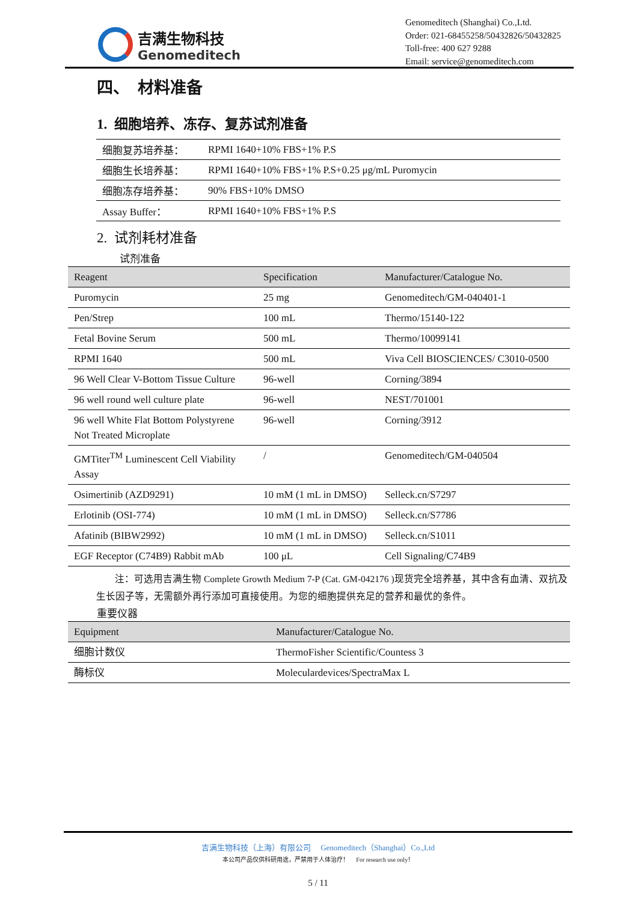吉满生物科技
Genomeditech
Genomeditech (Shanghai) Co.,Ltd.
Order: 021-68455258/50432826/50432825
Toll-free: 400 627 9288
Email: service@genomeditech.com
四、 材料准备
1. 细胞培养、冻存、复苏试剂准备
| 细胞复苏培养基： | RPMI 1640+10% FBS+1% P.S |
| 细胞生长培养基： | RPMI 1640+10% FBS+1% P.S+0.25 μg/mL Puromycin |
| 细胞冻存培养基： | 90% FBS+10% DMSO |
| Assay Buffer： | RPMI 1640+10% FBS+1% P.S |
2. 试剂耗材准备
试剂准备
| Reagent | Specification | Manufacturer/Catalogue No. |
| --- | --- | --- |
| Puromycin | 25 mg | Genomeditech/GM-040401-1 |
| Pen/Strep | 100 mL | Thermo/15140-122 |
| Fetal Bovine Serum | 500 mL | Thermo/10099141 |
| RPMI 1640 | 500 mL | Viva Cell BIOSCIENCES/ C3010-0500 |
| 96 Well Clear V-Bottom Tissue Culture | 96-well | Corning/3894 |
| 96 well round well culture plate | 96-well | NEST/701001 |
| 96 well White Flat Bottom Polystyrene Not Treated Microplate | 96-well | Corning/3912 |
| GMTiter<sup>TM</sup> Luminescent Cell Viability Assay | / | Genomeditech/GM-040504 |
| Osimertinib (AZD9291) | 10 mM (1 mL in DMSO) | Selleck.cn/S7297 |
| Erlotinib (OSI-774) | 10 mM (1 mL in DMSO) | Selleck.cn/S7786 |
| Afatinib (BIBW2992) | 10 mM (1 mL in DMSO) | Selleck.cn/S1011 |
| EGF Receptor (C74B9) Rabbit mAb | 100 μL | Cell Signaling/C74B9 |
注：可选用吉满生物 Complete Growth Medium 7-P (Cat. GM-042176 )现货完全培养基，其中含有血清、双抗及生长因子等，无需额外再行添加可直接使用。为您的细胞提供充足的营养和最优的条件。
重要仪器
| Equipment | Manufacturer/Catalogue No. |
| --- | --- |
| 细胞计数仪 | ThermoFisher Scientific/Countess 3 |
| 酶标仪 | Moleculardevices/SpectraMax L |
吉满生物科技（上海）有限公司 Genomeditech（Shanghai）Co.,Ltd
本公司产品仅供科研用途，严禁用于人体治疗！ For research use only！
5 / 11